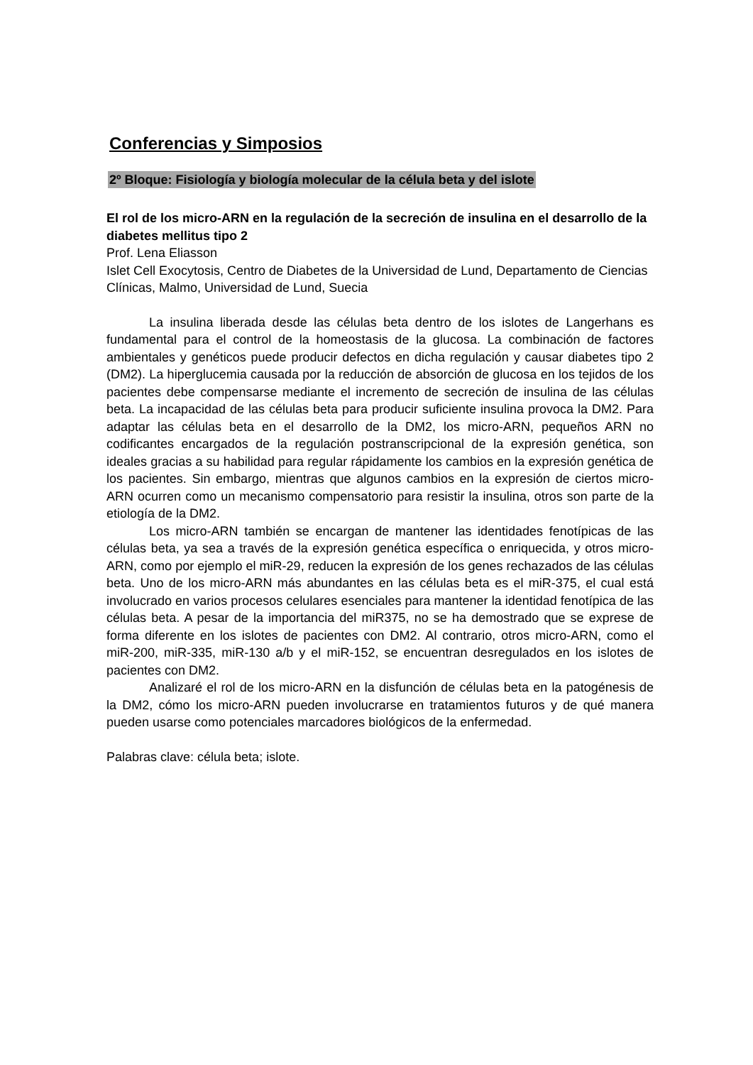Conferencias y Simposios
2º Bloque: Fisiología y biología molecular de la célula beta y del islote
El rol de los micro-ARN en la regulación de la secreción de insulina en el desarrollo de la diabetes mellitus tipo 2
Prof. Lena Eliasson
Islet Cell Exocytosis, Centro de Diabetes de la Universidad de Lund, Departamento de Ciencias Clínicas, Malmo, Universidad de Lund, Suecia
La insulina liberada desde las células beta dentro de los islotes de Langerhans es fundamental para el control de la homeostasis de la glucosa. La combinación de factores ambientales y genéticos puede producir defectos en dicha regulación y causar diabetes tipo 2 (DM2). La hiperglucemia causada por la reducción de absorción de glucosa en los tejidos de los pacientes debe compensarse mediante el incremento de secreción de insulina de las células beta. La incapacidad de las células beta para producir suficiente insulina provoca la DM2. Para adaptar las células beta en el desarrollo de la DM2, los micro-ARN, pequeños ARN no codificantes encargados de la regulación postranscripcional de la expresión genética, son ideales gracias a su habilidad para regular rápidamente los cambios en la expresión genética de los pacientes. Sin embargo, mientras que algunos cambios en la expresión de ciertos micro-ARN ocurren como un mecanismo compensatorio para resistir la insulina, otros son parte de la etiología de la DM2.
Los micro-ARN también se encargan de mantener las identidades fenotípicas de las células beta, ya sea a través de la expresión genética específica o enriquecida, y otros micro-ARN, como por ejemplo el miR-29, reducen la expresión de los genes rechazados de las células beta. Uno de los micro-ARN más abundantes en las células beta es el miR-375, el cual está involucrado en varios procesos celulares esenciales para mantener la identidad fenotípica de las células beta. A pesar de la importancia del miR375, no se ha demostrado que se exprese de forma diferente en los islotes de pacientes con DM2. Al contrario, otros micro-ARN, como el miR-200, miR-335, miR-130 a/b y el miR-152, se encuentran desregulados en los islotes de pacientes con DM2.
Analizaré el rol de los micro-ARN en la disfunción de células beta en la patogénesis de la DM2, cómo los micro-ARN pueden involucrarse en tratamientos futuros y de qué manera pueden usarse como potenciales marcadores biológicos de la enfermedad.
Palabras clave: célula beta; islote.